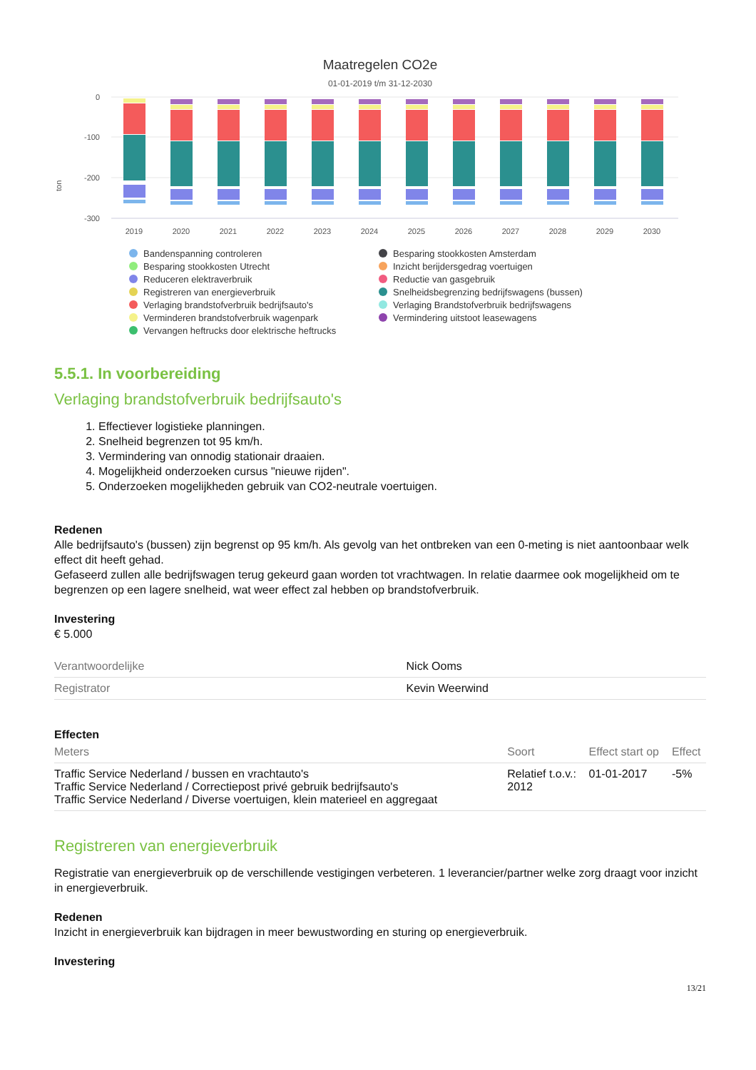Maatregelen CO2e
01-01-2019 t/m 31-12-2030
ton
0
-100
-200
-300
2019
2020
2021
2022
2023
2024
2025
2026
2027
2028
2029
2030
Bandenspanning controleren
Besparing stookkosten Amsterdam
Besparing stookkosten Utrecht
Inzicht berijdersgedrag voertuigen
Reduceren elektraverbruik
Reductie van gasgebruik
Registreren van energieverbruik
Snelheidsbegrenzing bedrijfswagens (bussen)
Verlaging brandstofverbruik bedrijfsauto's
Verlaging Brandstofverbruik bedrijfswagens
Verminderen brandstofverbruik wagenpark
Vermindering uitstoot leasewagens
Vervangen heftrucks door elektrische heftrucks
5.5.1. In voorbereiding
Verlaging brandstofverbruik bedrijfsauto's
1. Effectiever logistieke planningen.
2. Snelheid begrenzen tot 95 km/h.
3. Vermindering van onnodig stationair draaien.
4. Mogelijkheid onderzoeken cursus "nieuwe rijden".
5. Onderzoeken mogelijkheden gebruik van CO2-neutrale voertuigen.
Redenen
Alle bedrijfsauto's (bussen) zijn begrenst op 95 km/h. Als gevolg van het ontbreken van een 0-meting is niet aantoonbaar welk effect dit heeft gehad.
Gefaseerd zullen alle bedrijfswagen terug gekeurd gaan worden tot vrachtwagen. In relatie daarmee ook mogelijkheid om te begrenzen op een lagere snelheid, wat weer effect zal hebben op brandstofverbruik.
Investering
€ 5.000
| Verantwoordelijke | Nick Ooms |
| Registrator | Kevin Weerwind |
Effecten
| Meters | Soort | Effect start op | Effect |
| --- | --- | --- | --- |
| Traffic Service Nederland / bussen en vrachtauto's Traffic Service Nederland / Correctiepost privé gebruik bedrijfsauto's Traffic Service Nederland / Diverse voertuigen, klein materieel en aggregaat | Relatief t.o.v.: 2012 | 01-01-2017 | -5% |
Registreren van energieverbruik
Registratie van energieverbruik op de verschillende vestigingen verbeteren. 1 leverancier/partner welke zorg draagt voor inzicht in energieverbruik.
Redenen
Inzicht in energieverbruik kan bijdragen in meer bewustwording en sturing op energieverbruik.
Investering
13/21